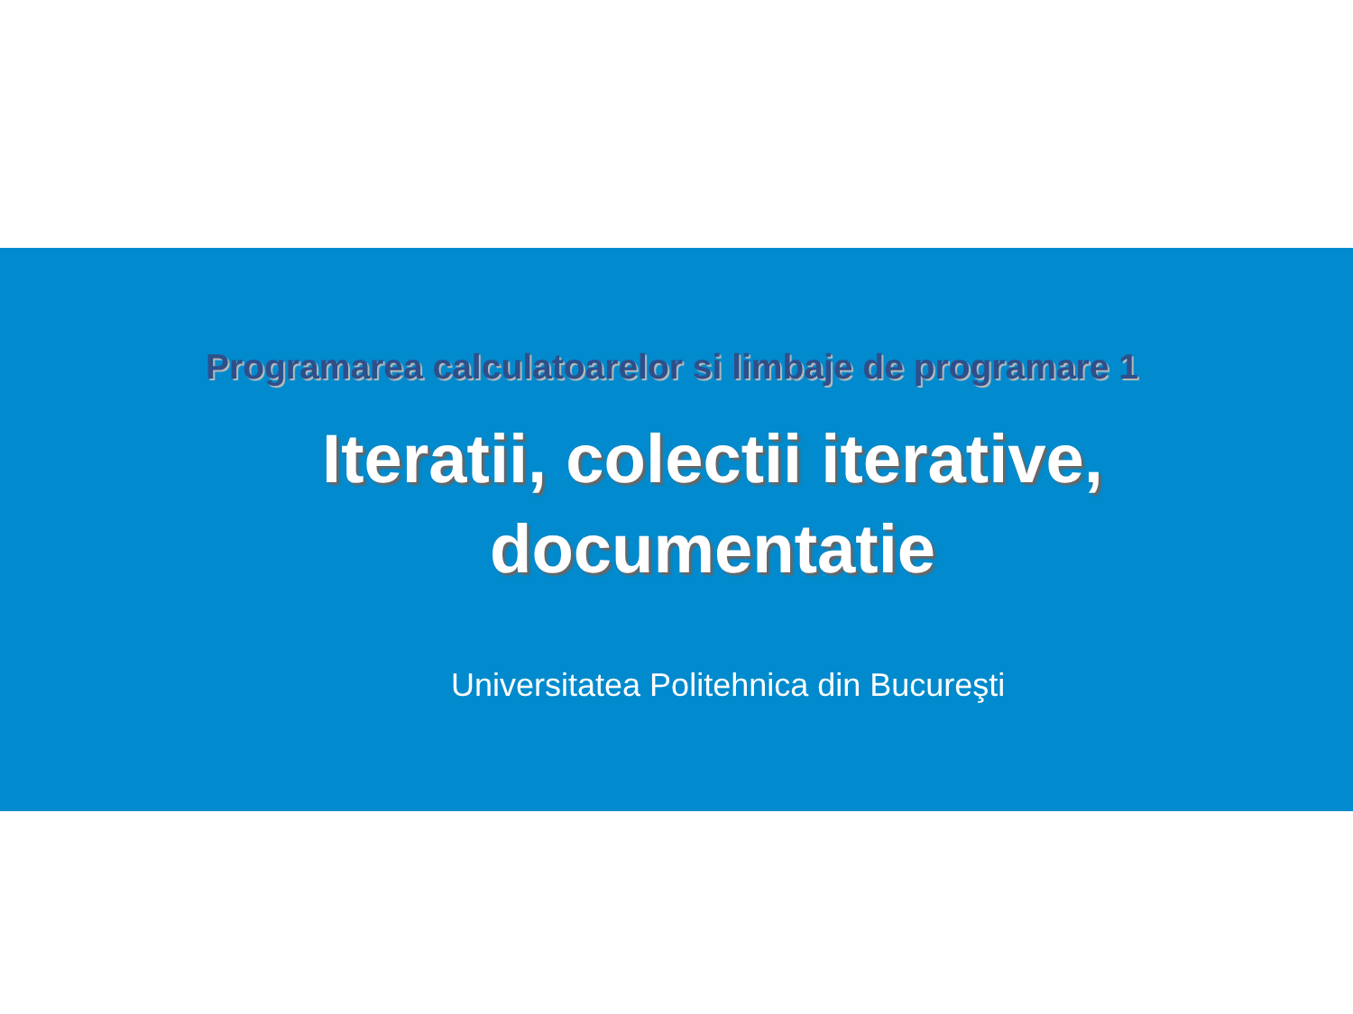Programarea calculatoarelor si limbaje de programare 1
Iteratii, colectii iterative, documentatie
Universitatea Politehnica din Bucureşti